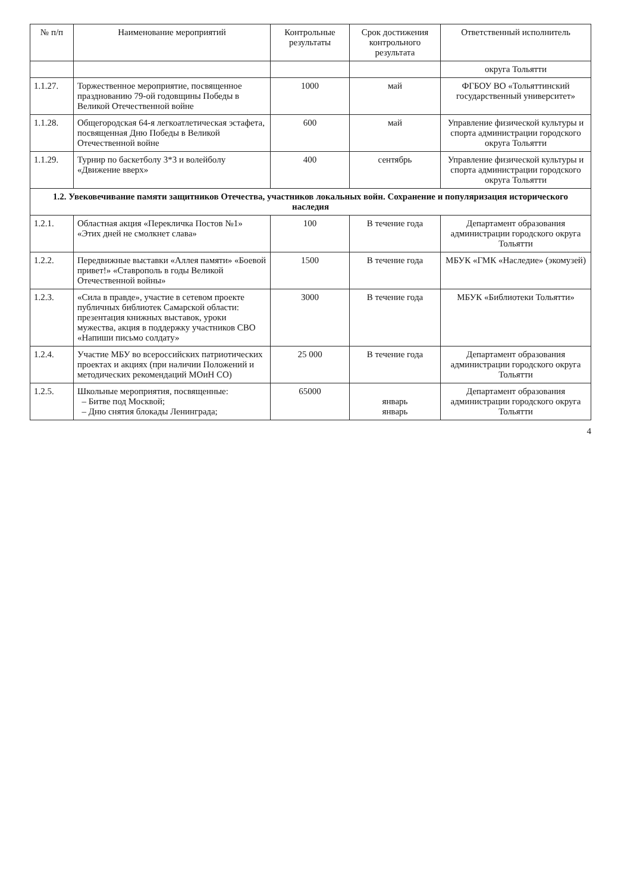| № п/п | Наименование мероприятий | Контрольные результаты | Срок достижения контрольного результата | Ответственный исполнитель |
| --- | --- | --- | --- | --- |
| | | | | округа Тольятти |
| 1.1.27. | Торжественное мероприятие, посвященное празднованию 79-ой годовщины Победы в Великой Отечественной войне | 1000 | май | ФГБОУ ВО «Тольяттинский государственный университет» |
| 1.1.28. | Общегородская 64-я легкоатлетическая эстафета, посвященная Дню Победы в Великой Отечественной войне | 600 | май | Управление физической культуры и спорта администрации городского округа Тольятти |
| 1.1.29. | Турнир по баскетболу 3*3 и волейболу «Движение вверх» | 400 | сентябрь | Управление физической культуры и спорта администрации городского округа Тольятти |
| 1.2. Увековечивание памяти защитников Отечества, участников локальных войн. Сохранение и популяризация исторического наследия | | | | |
| 1.2.1. | Областная акция «Перекличка Постов №1» «Этих дней не смолкнет слава» | 100 | В течение года | Департамент образования администрации городского округа Тольятти |
| 1.2.2. | Передвижные выставки «Аллея памяти» «Боевой привет!» «Ставрополь в годы Великой Отечественной войны» | 1500 | В течение года | МБУК «ГМК «Наследие» (экомузей) |
| 1.2.3. | «Сила в правде», участие в сетевом проекте публичных библиотек Самарской области: презентация книжных выставок, уроки мужества, акция в поддержку участников СВО «Напиши письмо солдату» | 3000 | В течение года | МБУК «Библиотеки Тольятти» |
| 1.2.4. | Участие МБУ во всероссийских патриотических проектах и акциях (при наличии Положений и методических рекомендаций МОиН СО) | 25 000 | В течение года | Департамент образования администрации городского округа Тольятти |
| 1.2.5. | Школьные мероприятия, посвященные: – Битве под Москвой; – Дню снятия блокады Ленинграда; | 65000 | январь январь | Департамент образования администрации городского округа Тольятти |
4